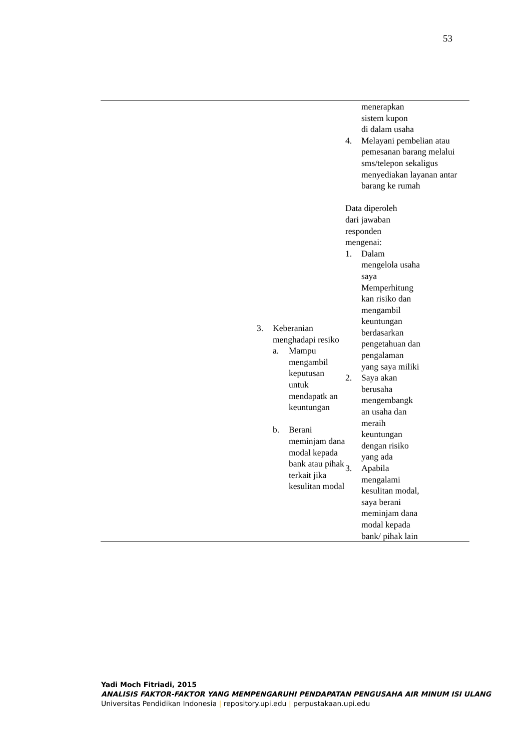53
| | 3. Keberanian menghadapi resiko a. Mampu mengambil keputusan untuk mendapatk an keuntungan b. Berani meminjam dana modal kepada bank atau pihak terkait jika kesulitan modal | menerapkan sistem kupon di dalam usaha 4. Melayani pembelian atau pemesanan barang melalui sms/telepon sekaligus menyediakan layanan antar barang ke rumah Data diperoleh dari jawaban responden mengenai: 1. Dalam mengelola usaha saya Memperhitung kan risiko dan mengambil keuntungan berdasarkan pengetahuan dan pengalaman yang saya miliki 2. Saya akan berusaha mengembangk an usaha dan meraih keuntungan dengan risiko yang ada 3. Apabila mengalami kesulitan modal, saya berani meminjam dana modal kepada bank/ pihak lain |
Yadi Moch Fitriadi, 2015
ANALISIS FAKTOR-FAKTOR YANG MEMPENGARUHI PENDAPATAN PENGUSAHA AIR MINUM ISI ULANG
Universitas Pendidikan Indonesia | repository.upi.edu | perpustakaan.upi.edu